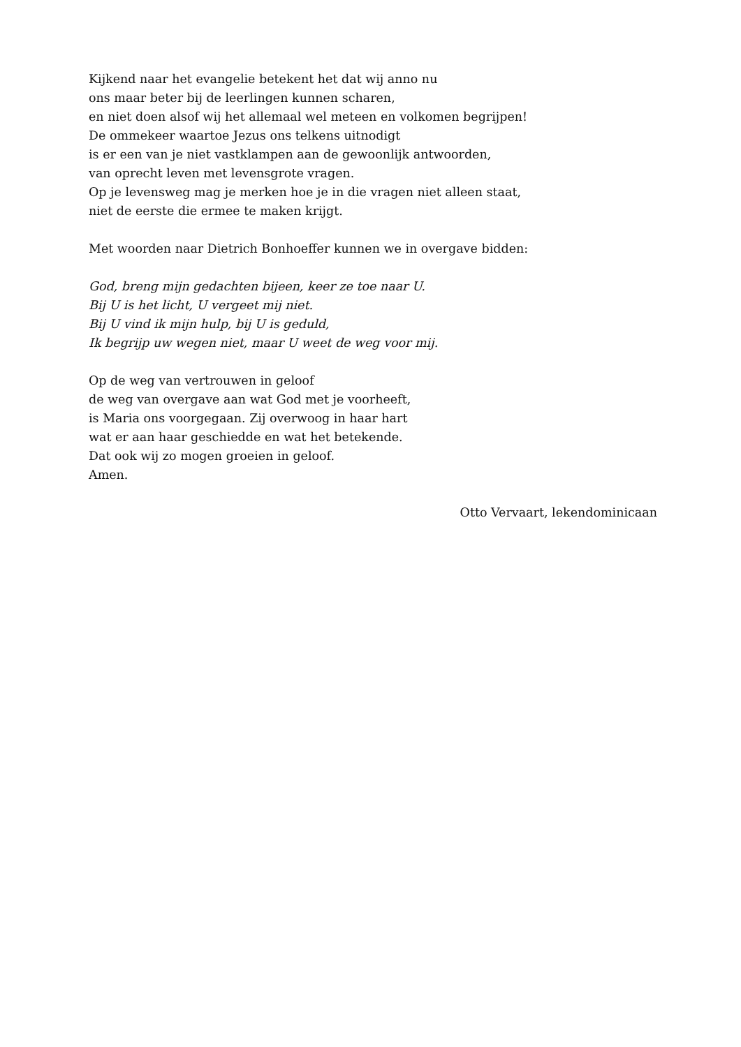Kijkend naar het evangelie betekent het dat wij anno nu
ons maar beter bij de leerlingen kunnen scharen,
en niet doen alsof wij het allemaal wel meteen en volkomen begrijpen!
De ommekeer waartoe Jezus ons telkens uitnodigt
is er een van je niet vastklampen aan de gewoonlijk antwoorden,
van oprecht leven met levensgrote vragen.
Op je levensweg mag je merken hoe je in die vragen niet alleen staat,
niet de eerste die ermee te maken krijgt.
Met woorden naar Dietrich Bonhoeffer kunnen we in overgave bidden:
God, breng mijn gedachten bijeen, keer ze toe naar U.
Bij U is het licht, U vergeet mij niet.
Bij U vind ik mijn hulp, bij U is geduld,
Ik begrijp uw wegen niet, maar U weet de weg voor mij.
Op de weg van vertrouwen in geloof
de weg van overgave aan wat God met je voorheeft,
is Maria ons voorgegaan. Zij overwoog in haar hart
wat er aan haar geschiedde en wat het betekende.
Dat ook wij zo mogen groeien in geloof.
Amen.
Otto Vervaart, lekendominicaan